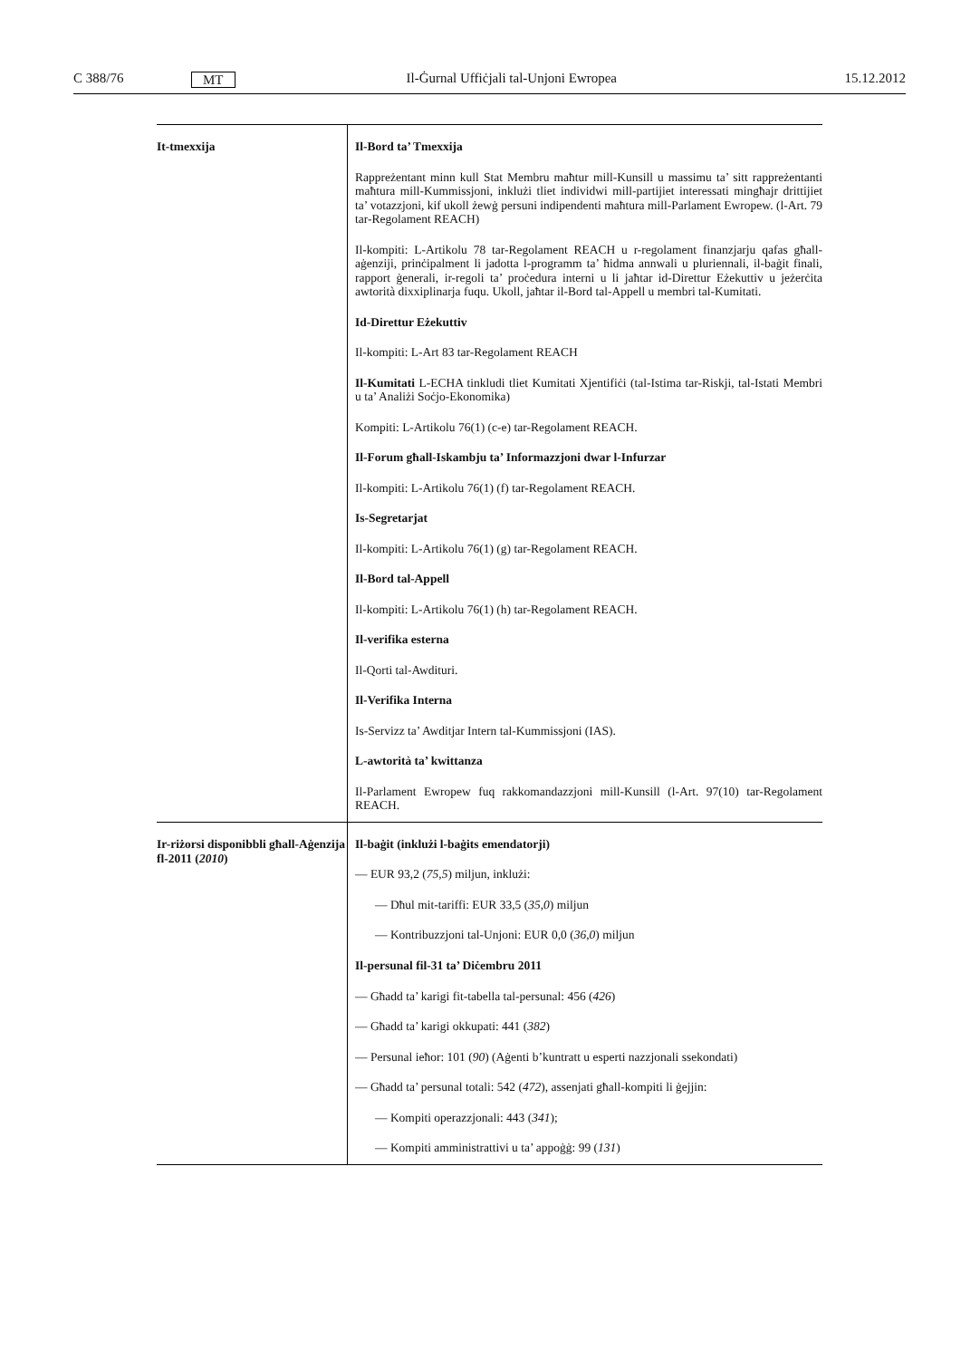C 388/76 MT Il-Ġurnal Uffiċjali tal-Unjoni Ewropea 15.12.2012
| It-tmexxija | Il-Bord ta’ Tmexxija Rappreżentant minn kull Stat Membru maħtur mill-Kunsill u massimu ta’ sitt rapp­reżentanti maħtura mill-Kummissjoni, inklużi tliet individwi mill-partijiet interessati mingħajr drittijiet ta’ votazzjoni, kif ukoll żewġ persuni indipendenti maħtura mill-Parlament Ewropew. (l-Art. 79 tar-Regolament REACH) Il-kompiti: L-Artikolu 78 tar-Regolament REACH u r-regolament finanzjarju qafas għall-aġenziji, prinċipalment li jadotta l-programm ta’ ħidma annwali u pluriennali, il-baġit finali, rapport ġenerali, ir-regoli ta’ proċedura interni u li jaħtar id-Direttur Eżekuttiv u jeżerċita awtorità dixxiplinarja fuqu. Ukoll, jaħtar il-Bord tal-Appell u membri tal-Kumitati. Id-Direttur Eżekuttiv Il-kompiti: L-Art 83 tar-Regolament REACH Il-Kumitati L-ECHA tinkludi tliet Kumitati Xjentifiċi (tal-Istima tar-Riskji, tal-Istati Membri u ta’ Analiżi Soċjo-Ekonomika) Kompiti: L-Artikolu 76(1) (c-e) tar-Regolament REACH. Il-Forum għall-Iskambju ta’ Informazzjoni dwar l-Infurzar Il-kompiti: L-Artikolu 76(1) (f) tar-Regolament REACH. Is-Segretarjat Il-kompiti: L-Artikolu 76(1) (g) tar-Regolament REACH. Il-Bord tal-Appell Il-kompiti: L-Artikolu 76(1) (h) tar-Regolament REACH. Il-verifika esterna Il-Qorti tal-Awdituri. Il-Verifika Interna Is-Servizz ta’ Awditjar Intern tal-Kummissjoni (IAS). L-awtorità ta’ kwittanza Il-Parlament Ewropew fuq rakkomandazzjoni mill-Kunsill (l-Art. 97(10) tar-Regola­ment REACH. |
| Ir-riżorsi disponibbli għall-Aġenzija fl-2011 ( 2010 ) | Il-baġit (inklużi l-baġits emendatorji) — EUR 93,2 ( 75,5 ) miljun, inklużi: — Dħul mit-tariffi: EUR 33,5 ( 35,0 ) miljun — Kontribuzzjoni tal-Unjoni: EUR 0,0 ( 36,0 ) miljun Il-persunal fil-31 ta’ Diċembru 2011 — Għadd ta’ karigi fit-tabella tal-persunal: 456 ( 426 ) — Għadd ta’ karigi okkupati: 441 ( 382 ) — Persunal ieħor: 101 ( 90 ) (Aġenti b’kuntratt u esperti nazzjonali ssekondati) — Għadd ta’ persunal totali: 542 ( 472 ), assenjati għall-kompiti li ġejjin: — Kompiti operazzjonali: 443 ( 341 ); — Kompiti amministrattivi u ta’ appoġġ: 99 ( 131 ) |